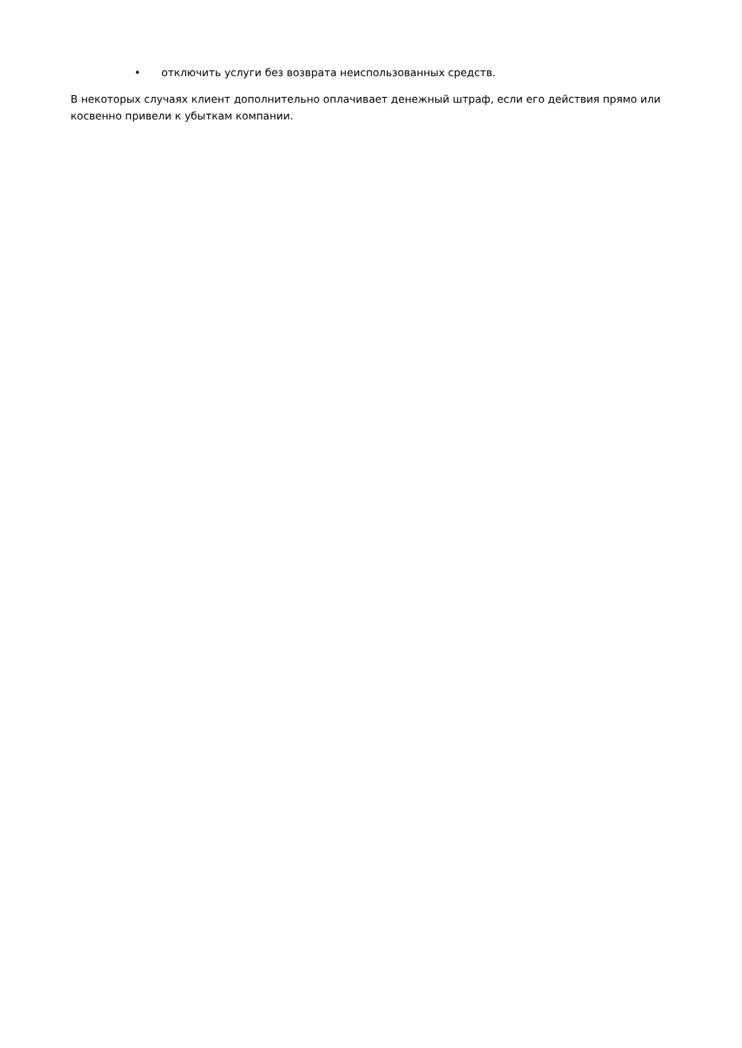• отключить услуги без возврата неиспользованных средств.
В некоторых случаях клиент дополнительно оплачивает денежный штраф, если его действия прямо или косвенно привели к убыткам компании.